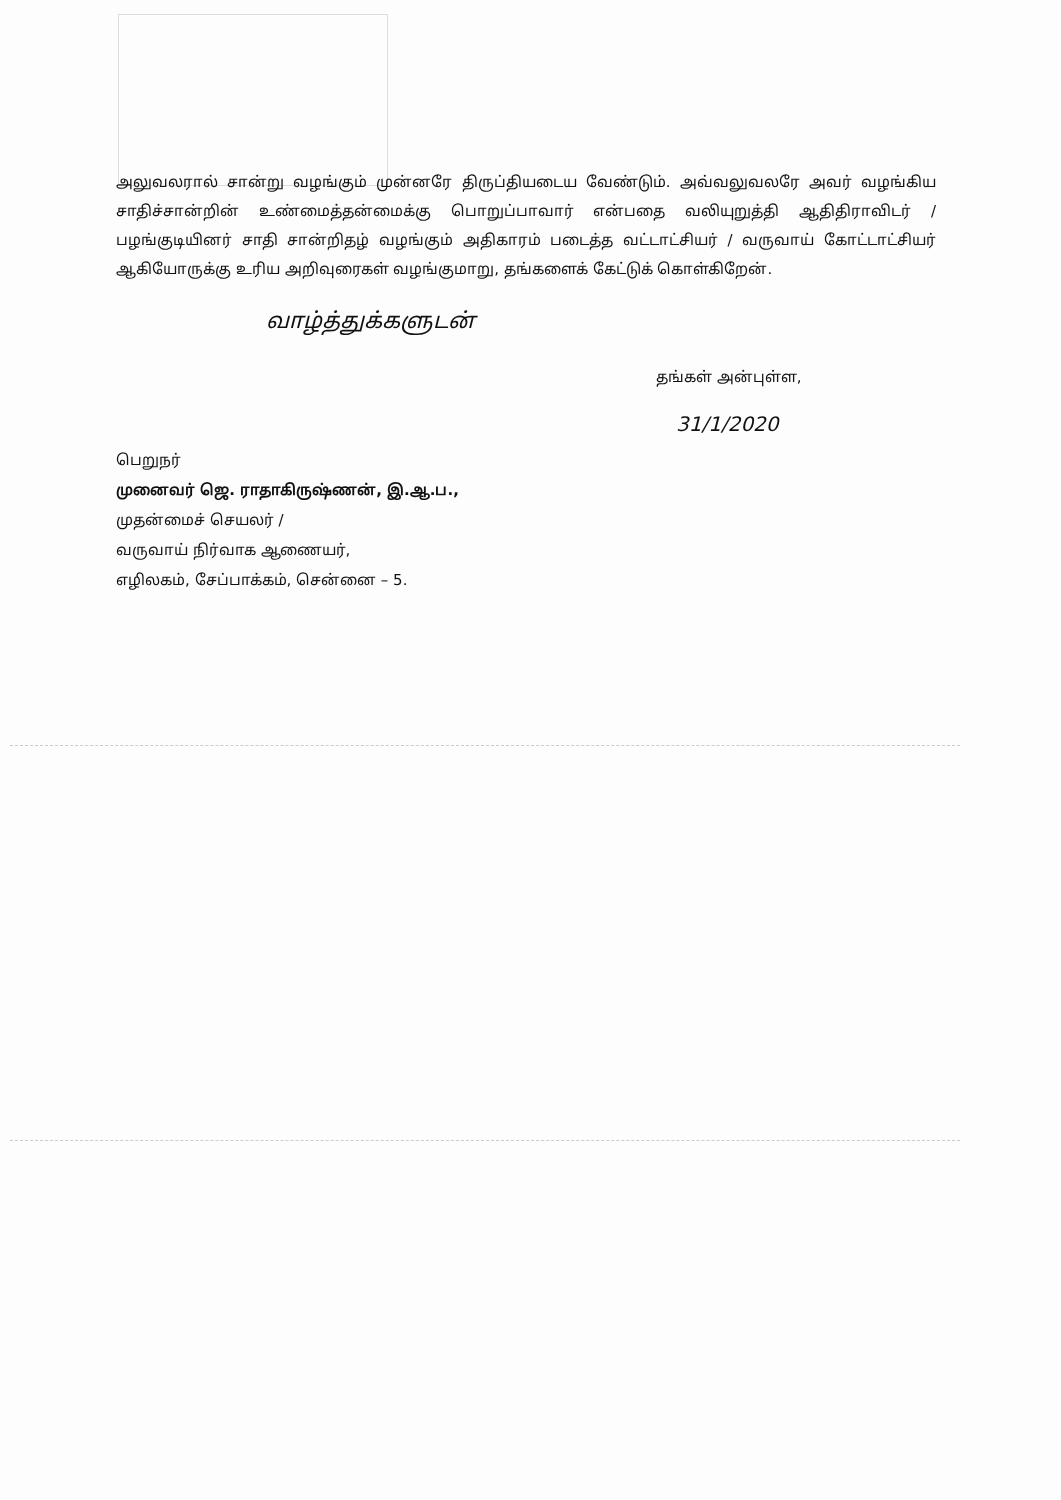அலுவலரால் சான்று வழங்கும் முன்னரே திருப்தியடைய வேண்டும். அவ்வலுவலரே அவர் வழங்கிய சாதிச்சான்றின் உண்மைத்தன்மைக்கு பொறுப்பாவார் என்பதை வலியுறுத்தி ஆதிதிராவிடர் / பழங்குடியினர் சாதி சான்றிதழ் வழங்கும் அதிகாரம் படைத்த வட்டாட்சியர் / வருவாய் கோட்டாட்சியர் ஆகியோருக்கு உரிய அறிவுரைகள் வழங்குமாறு, தங்களைக் கேட்டுக் கொள்கிறேன்.
வாழ்த்துக்களுடன்
தங்கள் அன்புள்ள,
31/1/2020
பெறுநர்
முனைவர் ஜெ. ராதாகிருஷ்ணன், இ.ஆ.ப.,
முதன்மைச் செயலர் /
வருவாய் நிர்வாக ஆணையர்,
எழிலகம், சேப்பாக்கம், சென்னை – 5.